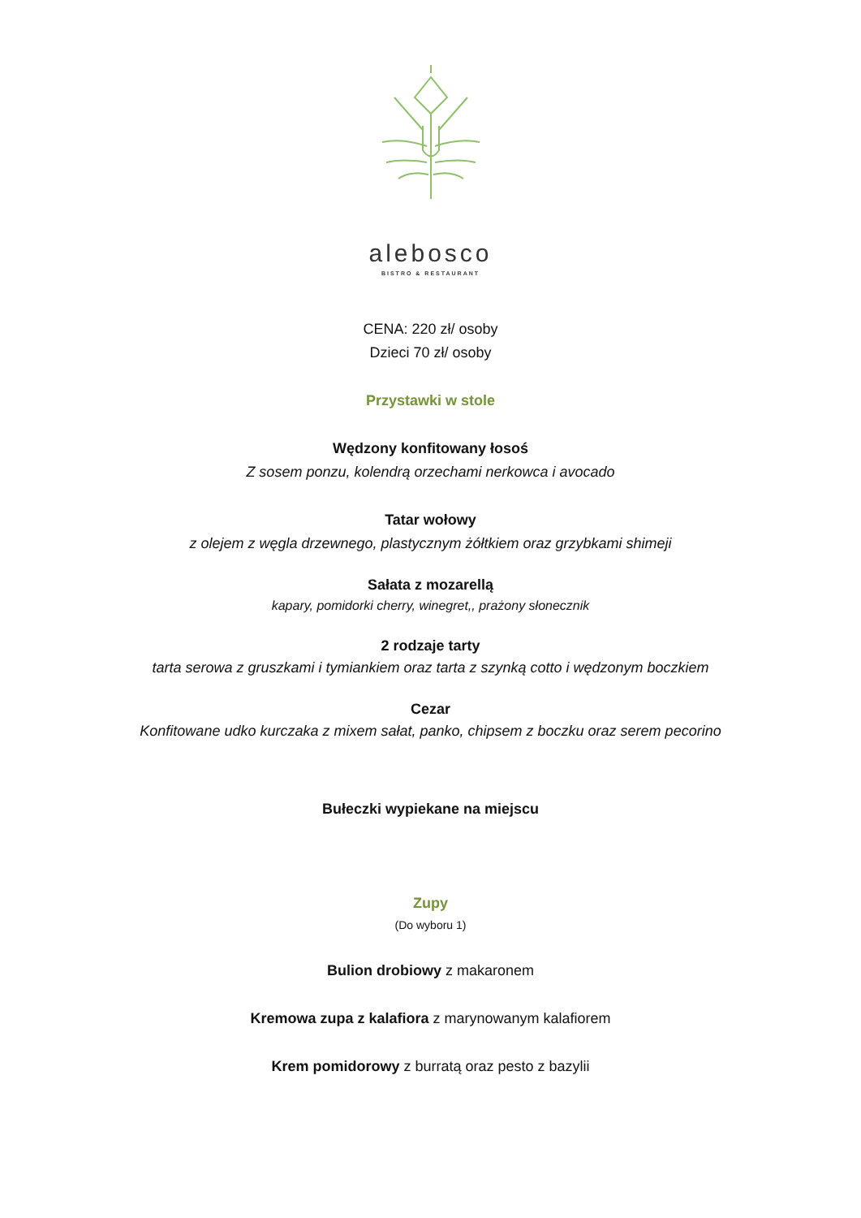alebosco
BISTRO & RESTAURANT
CENA: 220 zł/ osoby
Dzieci 70 zł/ osoby
Przystawki w stole
Wędzony konfitowany łosoś
Z sosem ponzu, kolendrą orzechami nerkowca i avocado
Tatar wołowy
z olejem z węgla drzewnego, plastycznym żółtkiem oraz grzybkami shimeji
Sałata z mozarellą
kapary, pomidorki cherry, winegret,, prażony słonecznik
2 rodzaje tarty
tarta serowa z gruszkami i tymiankiem oraz tarta z szynką cotto i wędzonym boczkiem
Cezar
Konfitowane udko kurczaka z mixem sałat, panko, chipsem z boczku oraz serem pecorino
Bułeczki wypiekane na miejscu
Zupy
(Do wyboru 1)
Bulion drobiowy z makaronem
Kremowa zupa z kalafiora z marynowanym kalafiorem
Krem pomidorowy z burratą oraz pesto z bazylii